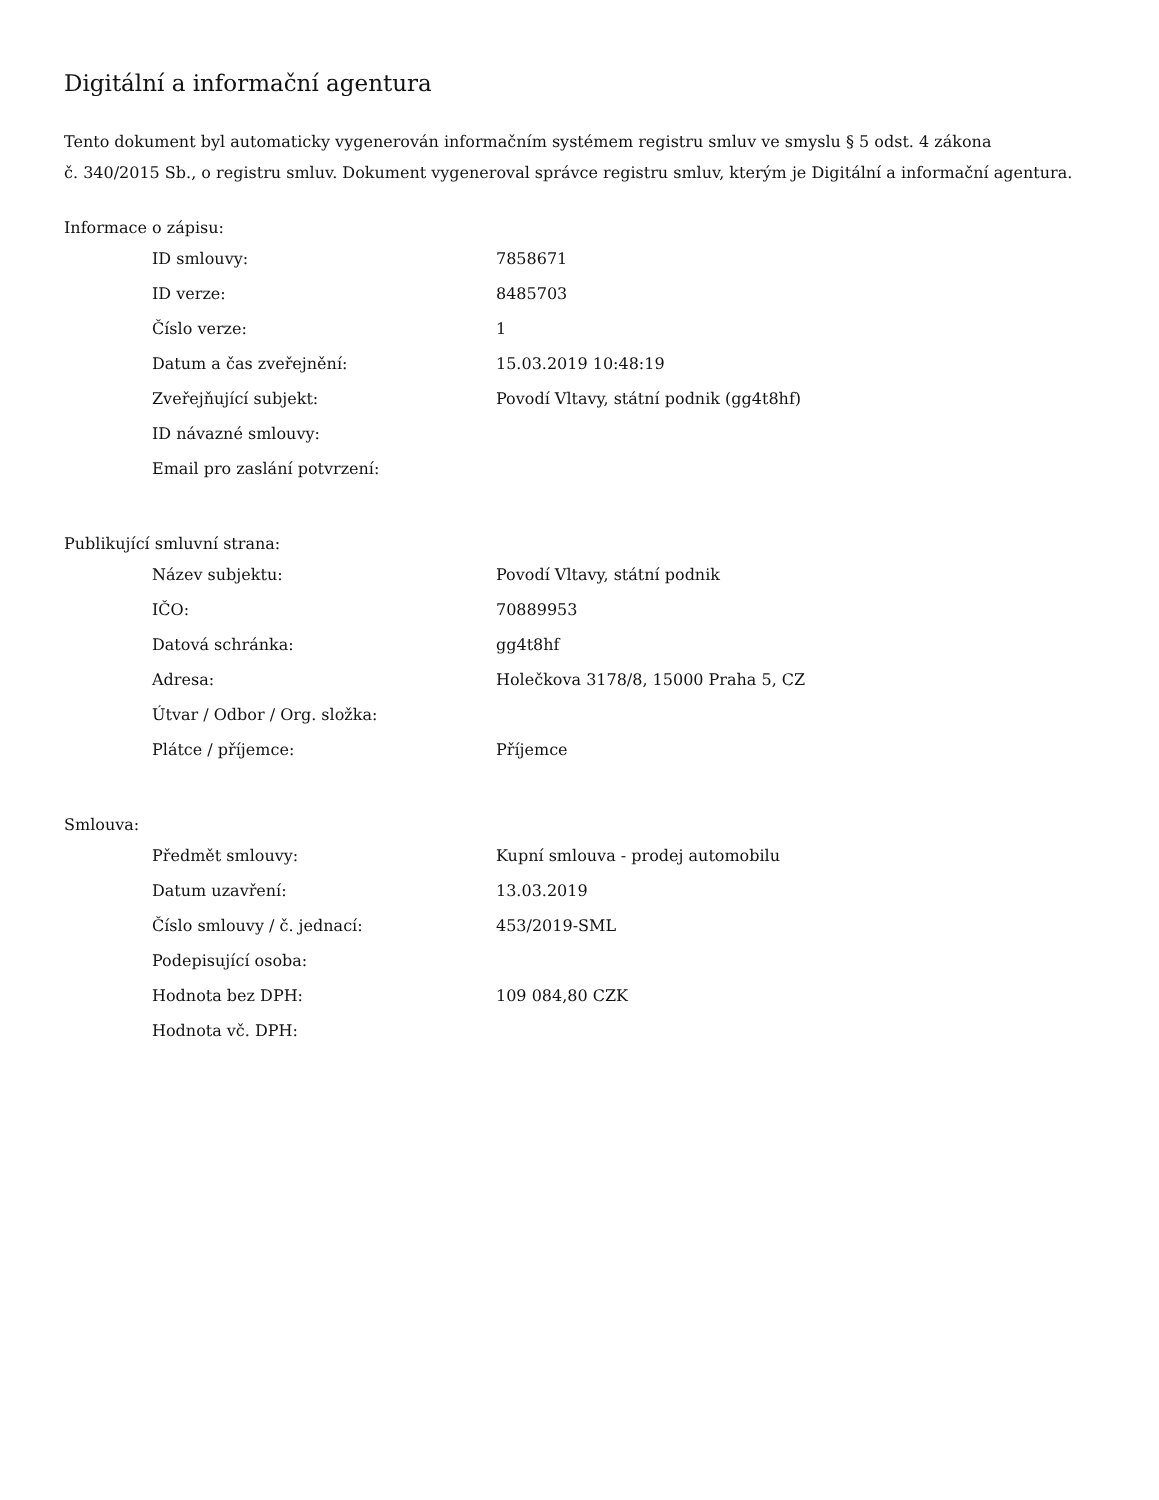Digitální a informační agentura
Tento dokument byl automaticky vygenerován informačním systémem registru smluv ve smyslu § 5 odst. 4 zákona
č. 340/2015 Sb., o registru smluv. Dokument vygeneroval správce registru smluv, kterým je Digitální a informační agentura.
Informace o zápisu:
| ID smlouvy: | 7858671 |
| ID verze: | 8485703 |
| Číslo verze: | 1 |
| Datum a čas zveřejnění: | 15.03.2019 10:48:19 |
| Zveřejňující subjekt: | Povodí Vltavy, státní podnik (gg4t8hf) |
| ID návazné smlouvy: | |
| Email pro zaslání potvrzení: | |
Publikující smluvní strana:
| Název subjektu: | Povodí Vltavy, státní podnik |
| IČO: | 70889953 |
| Datová schránka: | gg4t8hf |
| Adresa: | Holečkova 3178/8, 15000 Praha 5, CZ |
| Útvar / Odbor / Org. složka: | |
| Plátce / příjemce: | Příjemce |
Smlouva:
| Předmět smlouvy: | Kupní smlouva - prodej automobilu |
| Datum uzavření: | 13.03.2019 |
| Číslo smlouvy / č. jednací: | 453/2019-SML |
| Podepisující osoba: | |
| Hodnota bez DPH: | 109 084,80 CZK |
| Hodnota vč. DPH: | |